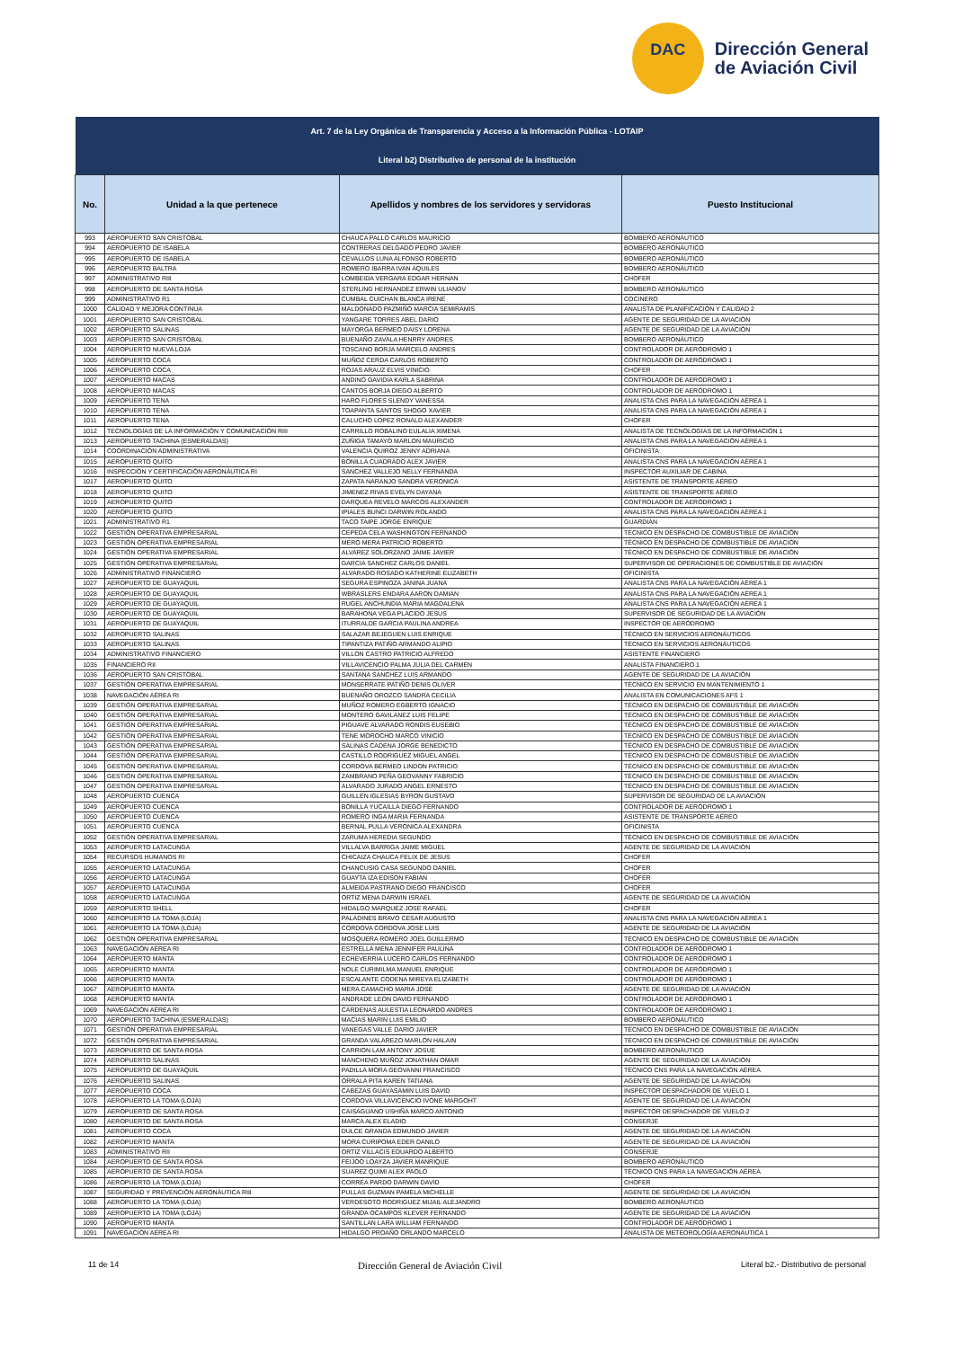DAC
Dirección General
de Aviación Civil
| Art. 7 de la Ley Orgánica de Transparencia y Acceso a la Información Pública - LOTAIP | | | |
| Literal b2) Distributivo de personal de la institución | | | |
| No. | Unidad a la que pertenece | Apellidos y nombres de los servidores y servidoras | Puesto Institucional |
| 993 | AEROPUERTO SAN CRISTÓBAL | CHAUCA PALLO CARLOS MAURICIO | BOMBERO AERONÁUTICO |
| 994 | AEROPUERTO DE ISABELA | CONTRERAS DELGADO PEDRO JAVIER | BOMBERO AERONÁUTICO |
| 995 | AEROPUERTO DE ISABELA | CEVALLOS LUNA ALFONSO ROBERTO | BOMBERO AERONÁUTICO |
| 996 | AEROPUERTO BALTRA | ROMERO IBARRA IVAN AQUILES | BOMBERO AERONÁUTICO |
| 997 | ADMINISTRATIVO RIII | LOMBEIDA VERGARA EDGAR HERNAN | CHOFER |
| 998 | AEROPUERTO DE SANTA ROSA | STERLING HERNANDEZ ERWIN ULIANOV | BOMBERO AERONÁUTICO |
| 999 | ADMINISTRATIVO R1 | CUMBAL CUICHAN BLANCA IRENE | COCINERO |
| 1000 | CALIDAD Y MEJORA CONTINUA | MALDONADO PAZMIÑO MARCIA SEMIRAMIS | ANALISTA DE PLANIFICACIÓN Y CALIDAD 2 |
| 1001 | AEROPUERTO SAN CRISTÓBAL | YANGARE TORRES ABEL DARIO | AGENTE DE SEGURIDAD DE LA AVIACIÓN |
| 1002 | AEROPUERTO SALINAS | MAYORGA BERMEO DAISY LORENA | AGENTE DE SEGURIDAD DE LA AVIACIÓN |
| 1003 | AEROPUERTO SAN CRISTÓBAL | BUENAÑO ZAVALA HENRRY ANDRES | BOMBERO AERONÁUTICO |
| 1004 | AEROPUERTO NUEVA LOJA | TOSCANO BORJA MARCELO ANDRES | CONTROLADOR DE AERÓDROMO 1 |
| 1005 | AEROPUERTO COCA | MUÑOZ CERDA CARLOS ROBERTO | CONTROLADOR DE AERÓDROMO 1 |
| 1006 | AEROPUERTO COCA | ROJAS ARAUZ ELVIS VINICIO | CHOFER |
| 1007 | AEROPUERTO MACAS | ANDINO GAVIDIA KARLA SABRINA | CONTROLADOR DE AERÓDROMO 1 |
| 1008 | AEROPUERTO MACAS | CANTOS BORJA DIEGO ALBERTO | CONTROLADOR DE AERÓDROMO 1 |
| 1009 | AEROPUERTO TENA | HARO FLORES SLENDY VANESSA | ANALISTA CNS PARA LA NAVEGACIÓN AÉREA 1 |
| 1010 | AEROPUERTO TENA | TOAPANTA SANTOS SHOGO XAVIER | ANALISTA CNS PARA LA NAVEGACIÓN AÉREA 1 |
| 1011 | AEROPUERTO TENA | CALUCHO LOPEZ RONALD ALEXANDER | CHOFER |
| 1012 | TECNOLOGÍAS DE LA INFORMACIÓN Y COMUNICACIÓN RIII | CARRILLO ROBALINO EULALIA XIMENA | ANALISTA DE TECNOLOGÍAS DE LA INFORMACIÓN 1 |
| 1013 | AEROPUERTO TACHINA (ESMERALDAS) | ZUÑIGA TAMAYO MARLON MAURICIO | ANALISTA CNS PARA LA NAVEGACIÓN AÉREA 1 |
| 1014 | COORDINACIÓN ADMINISTRATIVA | VALENCIA QUIROZ JENNY ADRIANA | OFICINISTA |
| 1015 | AEROPUERTO QUITO | BONILLA CUADRADO ALEX JAVIER | ANALISTA CNS PARA LA NAVEGACIÓN AÉREA 1 |
| 1016 | INSPECCIÓN Y CERTIFICACIÓN AERONÁUTICA RI | SANCHEZ VALLEJO NELLY FERNANDA | INSPECTOR AUXILIAR DE CABINA |
| 1017 | AEROPUERTO QUITO | ZAPATA NARANJO SANDRA VERONICA | ASISTENTE DE TRANSPORTE AÉREO |
| 1018 | AEROPUERTO QUITO | JIMENEZ RIVAS EVELYN DAYANA | ASISTENTE DE TRANSPORTE AÉREO |
| 1019 | AEROPUERTO QUITO | DARQUEA REVELO MARCOS ALEXANDER | CONTROLADOR DE AERÓDROMO 1 |
| 1020 | AEROPUERTO QUITO | IPIALES BUNCI DARWIN ROLANDO | ANALISTA CNS PARA LA NAVEGACIÓN AÉREA 1 |
| 1021 | ADMINISTRATIVO R1 | TACO TAIPE JORGE ENRIQUE | GUARDIÁN |
| 1022 | GESTIÓN OPERATIVA EMPRESARIAL | CEPEDA CELA WASHINGTON FERNANDO | TÉCNICO EN DESPACHO DE COMBUSTIBLE DE AVIACIÓN |
| 1023 | GESTIÓN OPERATIVA EMPRESARIAL | MERO MERA PATRICIO ROBERTO | TÉCNICO EN DESPACHO DE COMBUSTIBLE DE AVIACIÓN |
| 1024 | GESTIÓN OPERATIVA EMPRESARIAL | ALVAREZ SOLORZANO JAIME JAVIER | TÉCNICO EN DESPACHO DE COMBUSTIBLE DE AVIACIÓN |
| 1025 | GESTIÓN OPERATIVA EMPRESARIAL | GARCIA SANCHEZ CARLOS DANIEL | SUPERVISOR DE OPERACIONES DE COMBUSTIBLE DE AVIACIÓN |
| 1026 | ADMINISTRATIVO FINANCIERO | ALVARADO ROSADO KATHERINE ELIZABETH | OFICINISTA |
| 1027 | AEROPUERTO DE GUAYAQUIL | SEGURA ESPINOZA JANINA JUANA | ANALISTA CNS PARA LA NAVEGACIÓN AÉREA 1 |
| 1028 | AEROPUERTO DE GUAYAQUIL | WBRASLERS ENDARA AARON DAMIAN | ANALISTA CNS PARA LA NAVEGACIÓN AÉREA 1 |
| 1029 | AEROPUERTO DE GUAYAQUIL | RUGEL ANCHUNDIA MARIA MAGDALENA | ANALISTA CNS PARA LA NAVEGACIÓN AÉREA 1 |
| 1030 | AEROPUERTO DE GUAYAQUIL | BARAHONA VEGA PLACIDO JESUS | SUPERVISOR DE SEGURIDAD DE LA AVIACIÓN |
| 1031 | AEROPUERTO DE GUAYAQUIL | ITURRALDE GARCIA PAULINA ANDREA | INSPECTOR DE AERÓDROMO |
| 1032 | AEROPUERTO SALINAS | SALAZAR BEJEGUEN LUIS ENRIQUE | TÉCNICO EN SERVICIOS AERONÁUTICOS |
| 1033 | AEROPUERTO SALINAS | TIPANTIZA PATIÑO ARMANDO ALIPIO | TÉCNICO EN SERVICIOS AERONÁUTICOS |
| 1034 | ADMINISTRATIVO FINANCIERO | VILLON CASTRO PATRICIO ALFREDO | ASISTENTE FINANCIERO |
| 1035 | FINANCIERO RII | VILLAVICENCIO PALMA JULIA DEL CARMEN | ANALISTA FINANCIERO 1 |
| 1036 | AEROPUERTO SAN CRISTÓBAL | SANTANA SANCHEZ LUIS ARMANDO | AGENTE DE SEGURIDAD DE LA AVIACIÓN |
| 1037 | GESTIÓN OPERATIVA EMPRESARIAL | MONSERRATE PATIÑO DENIS OLIVER | TÉCNICO EN SERVICIO EN MANTENIMIENTO 1 |
| 1038 | NAVEGACIÓN AÉREA RI | BUENAÑO OROZCO SANDRA CECILIA | ANALISTA EN COMUNICACIONES AFS 1 |
| 1039 | GESTIÓN OPERATIVA EMPRESARIAL | MUÑOZ ROMERO EGBERTO IGNACIO | TÉCNICO EN DESPACHO DE COMBUSTIBLE DE AVIACIÓN |
| 1040 | GESTIÓN OPERATIVA EMPRESARIAL | MONTERO GAVILANEZ LUIS FELIPE | TÉCNICO EN DESPACHO DE COMBUSTIBLE DE AVIACIÓN |
| 1041 | GESTIÓN OPERATIVA EMPRESARIAL | PIGUAVE ALVARADO RONDIS EUSEBIO | TÉCNICO EN DESPACHO DE COMBUSTIBLE DE AVIACIÓN |
| 1042 | GESTIÓN OPERATIVA EMPRESARIAL | TENE MOROCHO MARCO VINICIO | TÉCNICO EN DESPACHO DE COMBUSTIBLE DE AVIACIÓN |
| 1043 | GESTIÓN OPERATIVA EMPRESARIAL | SALINAS CADENA JORGE BENEDICTO | TÉCNICO EN DESPACHO DE COMBUSTIBLE DE AVIACIÓN |
| 1044 | GESTIÓN OPERATIVA EMPRESARIAL | CASTILLO RODRIGUEZ MIGUEL ANGEL | TÉCNICO EN DESPACHO DE COMBUSTIBLE DE AVIACIÓN |
| 1045 | GESTIÓN OPERATIVA EMPRESARIAL | CORDOVA BERMEO LINDON PATRICIO | TÉCNICO EN DESPACHO DE COMBUSTIBLE DE AVIACIÓN |
| 1046 | GESTIÓN OPERATIVA EMPRESARIAL | ZAMBRANO PEÑA GEOVANNY FABRICIO | TÉCNICO EN DESPACHO DE COMBUSTIBLE DE AVIACIÓN |
| 1047 | GESTIÓN OPERATIVA EMPRESARIAL | ALVARADO JURADO ANGEL ERNESTO | TÉCNICO EN DESPACHO DE COMBUSTIBLE DE AVIACIÓN |
| 1048 | AEROPUERTO CUENCA | GUILLEN IGLESIAS BYRON GUSTAVO | SUPERVISOR DE SEGURIDAD DE LA AVIACIÓN |
| 1049 | AEROPUERTO CUENCA | BONILLA YUCAILLA DIEGO FERNANDO | CONTROLADOR DE AERÓDROMO 1 |
| 1050 | AEROPUERTO CUENCA | ROMERO INGA MARIA FERNANDA | ASISTENTE DE TRANSPORTE AÉREO |
| 1051 | AEROPUERTO CUENCA | BERNAL PULLA VERONICA ALEXANDRA | OFICINISTA |
| 1052 | GESTIÓN OPERATIVA EMPRESARIAL | ZARUMA HEREDIA SEGUNDO | TÉCNICO EN DESPACHO DE COMBUSTIBLE DE AVIACIÓN |
| 1053 | AEROPUERTO LATACUNGA | VILLALVA BARRIGA JAIME MIGUEL | AGENTE DE SEGURIDAD DE LA AVIACIÓN |
| 1054 | RECURSOS HUMANOS RI | CHICAIZA CHAUCA FELIX DE JESUS | CHOFER |
| 1055 | AEROPUERTO LATACUNGA | CHANCUSIG CASA SEGUNDO DANIEL | CHOFER |
| 1056 | AEROPUERTO LATACUNGA | GUAYTA IZA EDISON FABIAN | CHOFER |
| 1057 | AEROPUERTO LATACUNGA | ALMEIDA PASTRANO DIEGO FRANCISCO | CHOFER |
| 1058 | AEROPUERTO LATACUNGA | ORTIZ MENA DARWIN ISRAEL | AGENTE DE SEGURIDAD DE LA AVIACIÓN |
| 1059 | AEROPUERTO SHELL | HIDALGO MARQUEZ JOSE RAFAEL | CHOFER |
| 1060 | AEROPUERTO LA TOMA (LOJA) | PALADINES BRAVO CESAR AUGUSTO | ANALISTA CNS PARA LA NAVEGACIÓN AÉREA 1 |
| 1061 | AEROPUERTO LA TOMA (LOJA) | CORDOVA CORDOVA JOSE LUIS | AGENTE DE SEGURIDAD DE LA AVIACIÓN |
| 1062 | GESTIÓN OPERATIVA EMPRESARIAL | MOSQUERA ROMERO JOEL GUILLERMO | TÉCNICO EN DESPACHO DE COMBUSTIBLE DE AVIACIÓN |
| 1063 | NAVEGACIÓN AÉREA RI | ESTRELLA MENA JENNIFER PAULINA | CONTROLADOR DE AERÓDROMO 1 |
| 1064 | AEROPUERTO MANTA | ECHEVERRIA LUCERO CARLOS FERNANDO | CONTROLADOR DE AERÓDROMO 1 |
| 1065 | AEROPUERTO MANTA | NOLE CURIMILMA MANUEL ENRIQUE | CONTROLADOR DE AERÓDROMO 1 |
| 1066 | AEROPUERTO MANTA | ESCALANTE CODENA MIREYA ELIZABETH | CONTROLADOR DE AERÓDROMO 1 |
| 1067 | AEROPUERTO MANTA | MERA CAMACHO MARIA JOSE | AGENTE DE SEGURIDAD DE LA AVIACIÓN |
| 1068 | AEROPUERTO MANTA | ANDRADE LEON DAVID FERNANDO | CONTROLADOR DE AERÓDROMO 1 |
| 1069 | NAVEGACIÓN AÉREA RI | CARDENAS AULESTIA LEONARDO ANDRES | CONTROLADOR DE AERÓDROMO 1 |
| 1070 | AEROPUERTO TACHINA (ESMERALDAS) | MACIAS MARIN LUIS EMILIO | BOMBERO AERONÁUTICO |
| 1071 | GESTIÓN OPERATIVA EMPRESARIAL | VANEGAS VALLE DARIO JAVIER | TÉCNICO EN DESPACHO DE COMBUSTIBLE DE AVIACIÓN |
| 1072 | GESTIÓN OPERATIVA EMPRESARIAL | GRANDA VALAREZO MARLON HALAIN | TÉCNICO EN DESPACHO DE COMBUSTIBLE DE AVIACIÓN |
| 1073 | AEROPUERTO DE SANTA ROSA | CARRION LAM ANTONY JOSUE | BOMBERO AERONÁUTICO |
| 1074 | AEROPUERTO SALINAS | MANCHENO MUÑOZ JONATHAN OMAR | AGENTE DE SEGURIDAD DE LA AVIACIÓN |
| 1075 | AEROPUERTO DE GUAYAQUIL | PADILLA MORA GEOVANNI FRANCISCO | TÉCNICO CNS PARA LA NAVEGACIÓN AÉREA |
| 1076 | AEROPUERTO SALINAS | ORRALA PITA KAREN TATIANA | AGENTE DE SEGURIDAD DE LA AVIACIÓN |
| 1077 | AEROPUERTO COCA | CABEZAS GUAYASAMIN LUIS DAVID | INSPECTOR DESPACHADOR DE VUELO 1 |
| 1078 | AEROPUERTO LA TOMA (LOJA) | CORDOVA VILLAVICENCIO IVONE MARGOHT | AGENTE DE SEGURIDAD DE LA AVIACIÓN |
| 1079 | AEROPUERTO DE SANTA ROSA | CAISAGUANO USHIÑA MARCO ANTONIO | INSPECTOR DESPACHADOR DE VUELO 2 |
| 1080 | AEROPUERTO DE SANTA ROSA | MARCA ALEX ELADIO | CONSERJE |
| 1081 | AEROPUERTO COCA | DULCE GRANDA EDMUNDO JAVIER | AGENTE DE SEGURIDAD DE LA AVIACIÓN |
| 1082 | AEROPUERTO MANTA | MORA CURIPOMA EDER DANILO | AGENTE DE SEGURIDAD DE LA AVIACIÓN |
| 1083 | ADMINISTRATIVO RII | ORTIZ VILLACIS EDUARDO ALBERTO | CONSERJE |
| 1084 | AEROPUERTO DE SANTA ROSA | FEIJOO LOAYZA JAVIER MANRIQUE | BOMBERO AERONÁUTICO |
| 1085 | AEROPUERTO DE SANTA ROSA | SUAREZ QUIMI ALEX PAOLO | TÉCNICO CNS PARA LA NAVEGACIÓN AÉREA |
| 1086 | AEROPUERTO LA TOMA (LOJA) | CORREA PARDO DARWIN DAVID | CHOFER |
| 1087 | SEGURIDAD Y PREVENCIÓN AERONÁUTICA RIII | PULLAS GUZMAN PAMELA MICHELLE | AGENTE DE SEGURIDAD DE LA AVIACIÓN |
| 1088 | AEROPUERTO LA TOMA (LOJA) | VERDESOTO RODRIGUEZ MIJAIL ALEJANDRO | BOMBERO AERONÁUTICO |
| 1089 | AEROPUERTO LA TOMA (LOJA) | GRANDA OCAMPOS KLEVER FERNANDO | AGENTE DE SEGURIDAD DE LA AVIACIÓN |
| 1090 | AEROPUERTO MANTA | SANTILLAN LARA WILLIAM FERNANDO | CONTROLADOR DE AERÓDROMO 1 |
| 1091 | NAVEGACIÓN AÉREA RI | HIDALGO PROAÑO ORLANDO MARCELO | ANALISTA DE METEOROLOGÍA AERONÁUTICA 1 |
11 de 14 Dirección General de Aviación Civil Literal b2.- Distributivo de personal